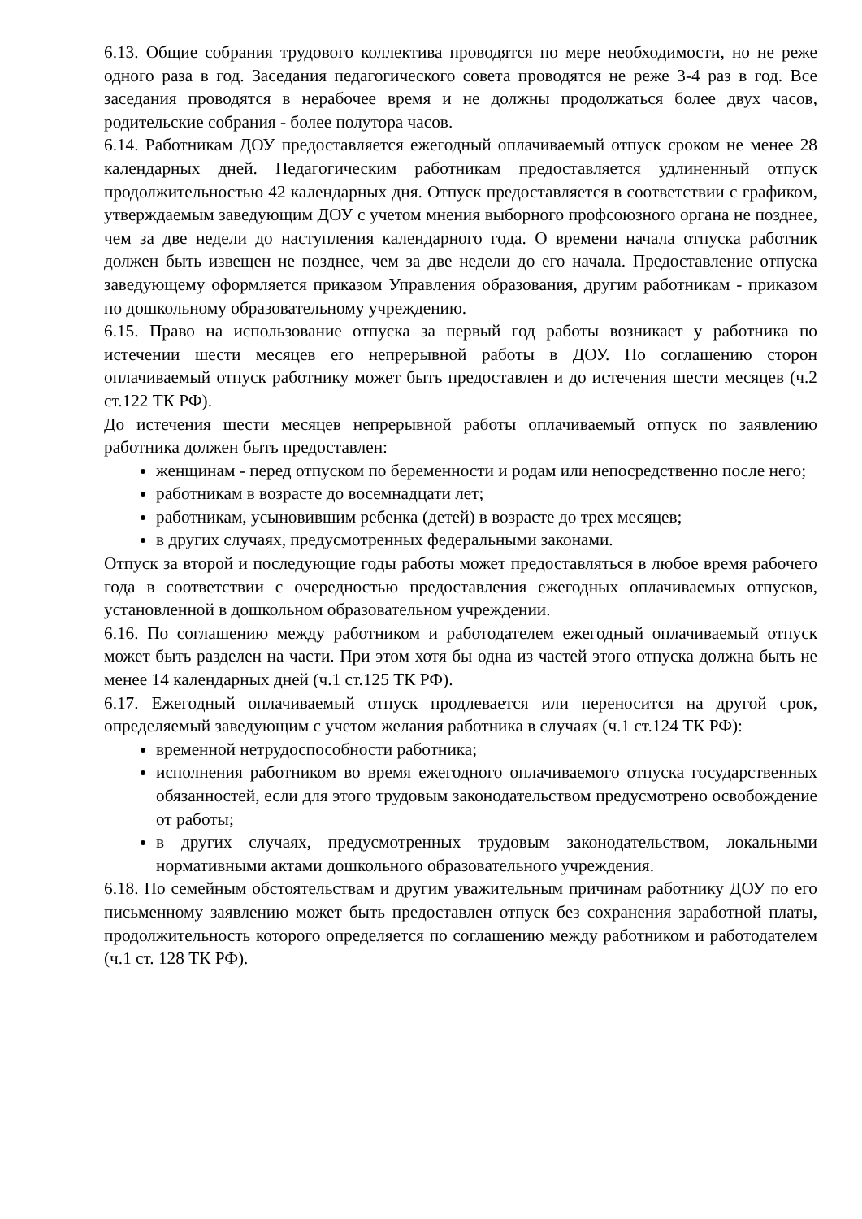6.13. Общие собрания трудового коллектива проводятся по мере необходимости, но не реже одного раза в год. Заседания педагогического совета проводятся не реже 3-4 раз в год. Все заседания проводятся в нерабочее время и не должны продолжаться более двух часов, родительские собрания - более полутора часов.
6.14. Работникам ДОУ предоставляется ежегодный оплачиваемый отпуск сроком не менее 28 календарных дней. Педагогическим работникам предоставляется удлиненный отпуск продолжительностью 42 календарных дня. Отпуск предоставляется в соответствии с графиком, утверждаемым заведующим ДОУ с учетом мнения выборного профсоюзного органа не позднее, чем за две недели до наступления календарного года. О времени начала отпуска работник должен быть извещен не позднее, чем за две недели до его начала. Предоставление отпуска заведующему оформляется приказом Управления образования, другим работникам - приказом по дошкольному образовательному учреждению.
6.15. Право на использование отпуска за первый год работы возникает у работника по истечении шести месяцев его непрерывной работы в ДОУ. По соглашению сторон оплачиваемый отпуск работнику может быть предоставлен и до истечения шести месяцев (ч.2 ст.122 ТК РФ).
До истечения шести месяцев непрерывной работы оплачиваемый отпуск по заявлению работника должен быть предоставлен:
женщинам - перед отпуском по беременности и родам или непосредственно после него;
работникам в возрасте до восемнадцати лет;
работникам, усыновившим ребенка (детей) в возрасте до трех месяцев;
в других случаях, предусмотренных федеральными законами.
Отпуск за второй и последующие годы работы может предоставляться в любое время рабочего года в соответствии с очередностью предоставления ежегодных оплачиваемых отпусков, установленной в дошкольном образовательном учреждении.
6.16. По соглашению между работником и работодателем ежегодный оплачиваемый отпуск может быть разделен на части. При этом хотя бы одна из частей этого отпуска должна быть не менее 14 календарных дней (ч.1 ст.125 ТК РФ).
6.17. Ежегодный оплачиваемый отпуск продлевается или переносится на другой срок, определяемый заведующим с учетом желания работника в случаях (ч.1 ст.124 ТК РФ):
временной нетрудоспособности работника;
исполнения работником во время ежегодного оплачиваемого отпуска государственных обязанностей, если для этого трудовым законодательством предусмотрено освобождение от работы;
в других случаях, предусмотренных трудовым законодательством, локальными нормативными актами дошкольного образовательного учреждения.
6.18. По семейным обстоятельствам и другим уважительным причинам работнику ДОУ по его письменному заявлению может быть предоставлен отпуск без сохранения заработной платы, продолжительность которого определяется по соглашению между работником и работодателем (ч.1 ст. 128 ТК РФ).